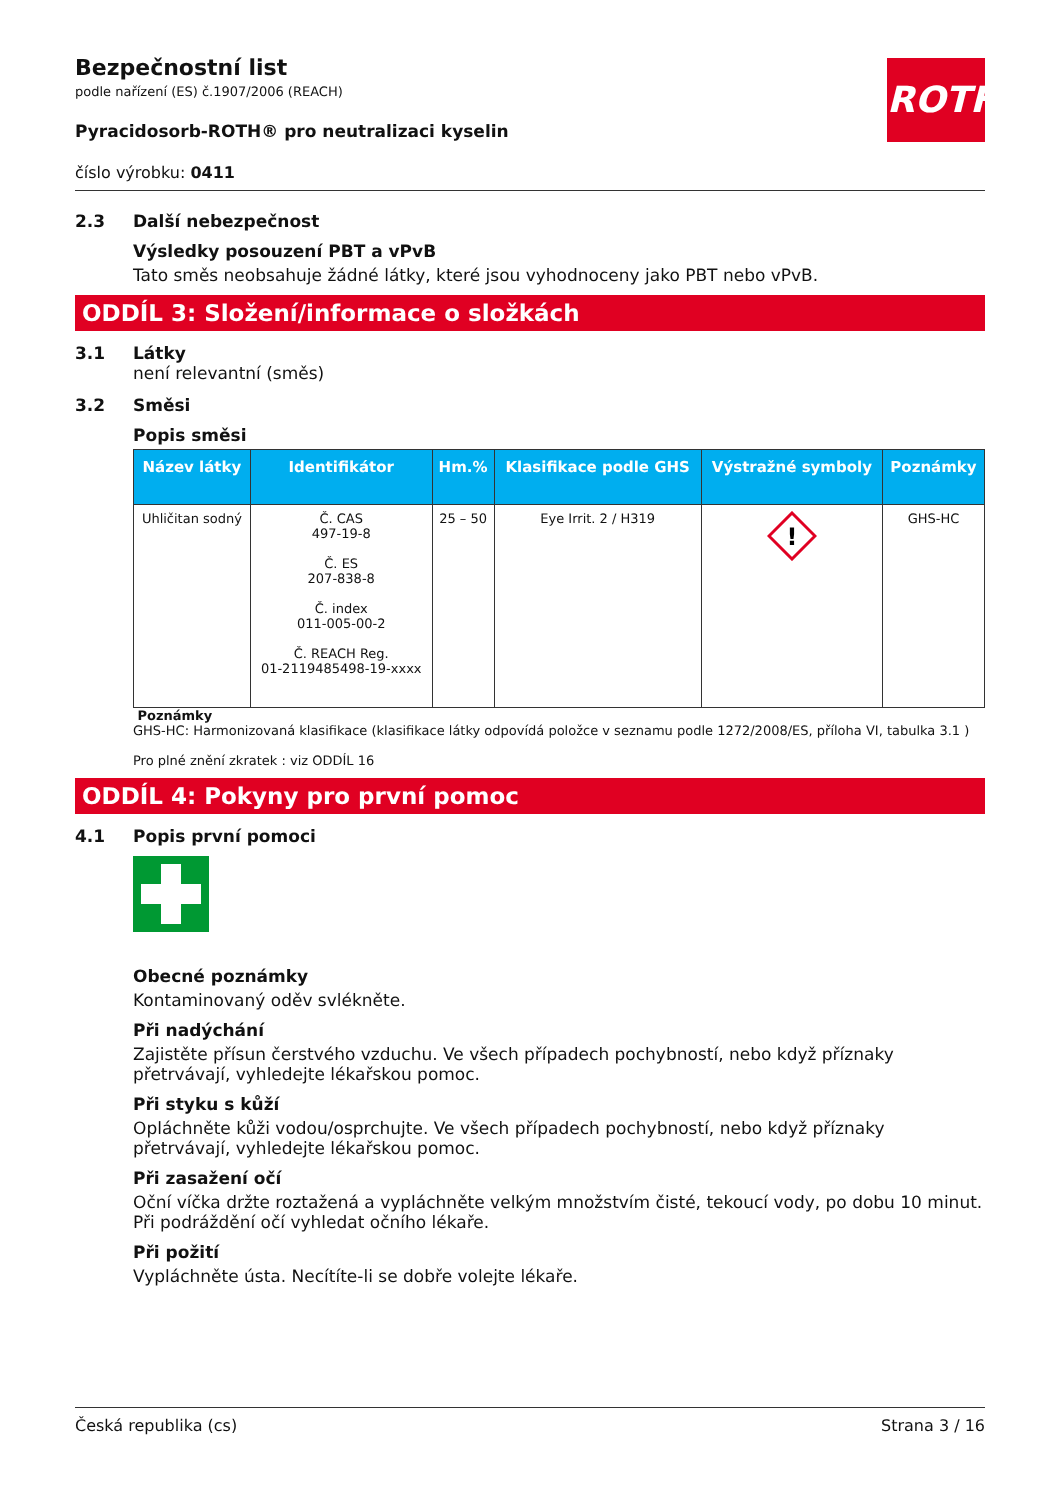ROTH
Bezpečnostní list
podle nařízení (ES) č.1907/2006 (REACH)
Pyracidosorb-ROTH® pro neutralizaci kyselin
číslo výrobku: 0411
2.3 Další nebezpečnost
Výsledky posouzení PBT a vPvB
Tato směs neobsahuje žádné látky, které jsou vyhodnoceny jako PBT nebo vPvB.
ODDÍL 3: Složení/informace o složkách
3.1 Látky
není relevantní (směs)
3.2 Směsi
Popis směsi
| Název látky | Identifikátor | Hm.% | Klasifikace podle GHS | Výstražné symboly | Poznámky |
| --- | --- | --- | --- | --- | --- |
| Uhličitan sodný | Č. CAS 497-19-8 Č. ES 207-838-8 Č. index 011-005-00-2 Č. REACH Reg. 01-2119485498-19-xxxx | 25 – 50 | Eye Irrit. 2 / H319 | ! | GHS-HC |
Poznámky
GHS-HC: Harmonizovaná klasifikace (klasifikace látky odpovídá položce v seznamu podle 1272/2008/ES, příloha VI, tabulka 3.1 )
Pro plné znění zkratek : viz ODDÍL 16
ODDÍL 4: Pokyny pro první pomoc
4.1 Popis první pomoci
Obecné poznámky
Kontaminovaný oděv svlékněte.
Při nadýchání
Zajistěte přísun čerstvého vzduchu. Ve všech případech pochybností, nebo když příznaky přetrvávají, vyhledejte lékařskou pomoc.
Při styku s kůží
Opláchněte kůži vodou/osprchujte. Ve všech případech pochybností, nebo když příznaky přetrvávají, vyhledejte lékařskou pomoc.
Při zasažení očí
Oční víčka držte roztažená a vypláchněte velkým množstvím čisté, tekoucí vody, po dobu 10 minut. Při podráždění očí vyhledat očního lékaře.
Při požití
Vypláchněte ústa. Necítíte-li se dobře volejte lékaře.
Česká republika (cs) Strana 3 / 16